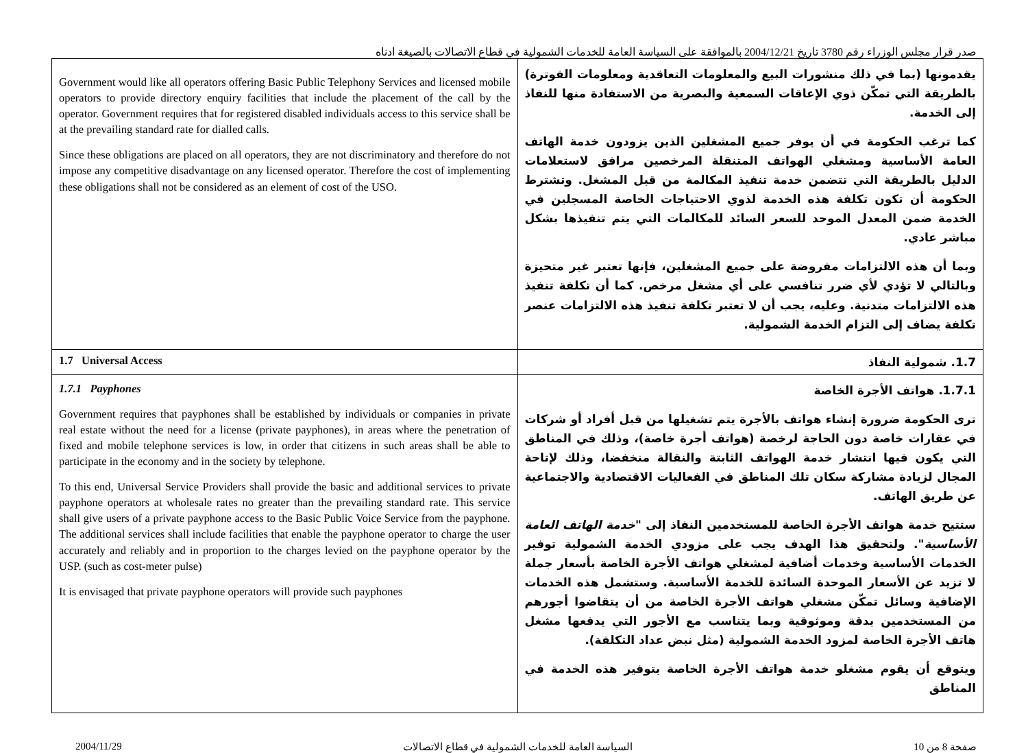صدر قرار مجلس الوزراء رقم 3780 تاريخ 2004/12/21 بالموافقة على السياسة العامة للخدمات الشمولية في قطاع الاتصالات بالصيغة ادناه
| Government would like all operators offering Basic Public Telephony Services and licensed mobile operators to provide directory enquiry facilities that include the placement of the call by the operator. Government requires that for registered disabled individuals access to this service shall be at the prevailing standard rate for dialled calls. Since these obligations are placed on all operators, they are not discriminatory and therefore do not impose any competitive disadvantage on any licensed operator. Therefore the cost of implementing these obligations shall not be considered as an element of cost of the USO. | يقدمونها (بما في ذلك منشورات البيع والمعلومات التعاقدية ومعلومات الفوترة) بالطريقة التي تمكّن ذوي الإعاقات السمعية والبصرية من الاستفادة منها للنفاذ إلى الخدمة. كما ترغب الحكومة في أن يوفر جميع المشغلين الذين يزودون خدمة الهاتف العامة الأساسية ومشغلي الهواتف المتنقلة المرخصين مرافق لاستعلامات الدليل بالطريقة التي تتضمن خدمة تنفيذ المكالمة من قبل المشغل. وتشترط الحكومة أن تكون تكلفة هذه الخدمة لذوي الاحتياجات الخاصة المسجلين في الخدمة ضمن المعدل الموحد للسعر السائد للمكالمات التي يتم تنفيذها بشكل مباشر عادي. وبما أن هذه الالتزامات مفروضة على جميع المشغلين، فإنها تعتبر غير متحيزة وبالتالي لا تؤدي لأي ضرر تنافسي على أي مشغل مرخص. كما أن تكلفة تنفيذ هذه الالتزامات متدنية. وعليه، يجب أن لا تعتبر تكلفة تنفيذ هذه الالتزامات عنصر تكلفة يضاف إلى التزام الخدمة الشمولية. |
| 1.7 Universal Access | 1.7. شمولية النفاذ |
| 1.7.1 Payphones Government requires that payphones shall be established by individuals or companies in private real estate without the need for a license (private payphones), in areas where the penetration of fixed and mobile telephone services is low, in order that citizens in such areas shall be able to participate in the economy and in the society by telephone. To this end, Universal Service Providers shall provide the basic and additional services to private payphone operators at wholesale rates no greater than the prevailing standard rate. This service shall give users of a private payphone access to the Basic Public Voice Service from the payphone. The additional services shall include facilities that enable the payphone operator to charge the user accurately and reliably and in proportion to the charges levied on the payphone operator by the USP. (such as cost-meter pulse) It is envisaged that private payphone operators will provide such payphones | 1.7.1. هواتف الأجرة الخاصة ترى الحكومة ضرورة إنشاء هواتف بالأجرة يتم تشغيلها من قبل أفراد أو شركات في عقارات خاصة دون الحاجة لرخصة (هواتف أجرة خاصة)، وذلك في المناطق التي يكون فيها انتشار خدمة الهواتف الثابتة والنقالة منخفضا، وذلك لإتاحة المجال لزيادة مشاركة سكان تلك المناطق في الفعاليات الاقتصادية والاجتماعية عن طريق الهاتف. ستتيح خدمة هواتف الأجرة الخاصة للمستخدمين النفاذ إلى " خدمة الهاتف العامة الأساسية ". ولتحقيق هذا الهدف يجب على مزودي الخدمة الشمولية توفير الخدمات الأساسية وخدمات أضافية لمشغلي هواتف الأجرة الخاصة بأسعار جملة لا تزيد عن الأسعار الموحدة السائدة للخدمة الأساسية. وستشمل هذه الخدمات الإضافية وسائل تمكّن مشغلي هواتف الأجرة الخاصة من أن يتقاضوا أجورهم من المستخدمين بدقة وموثوقية وبما يتناسب مع الأجور التي يدفعها مشغل هاتف الأجرة الخاصة لمزود الخدمة الشمولية (مثل نبض عداد التكلفة). ويتوقع أن يقوم مشغلو خدمة هواتف الأجرة الخاصة بتوفير هذه الخدمة في المناطق |
2004/11/29 السياسة العامة للخدمات الشمولية في قطاع الاتصالات صفحة 8 من 10